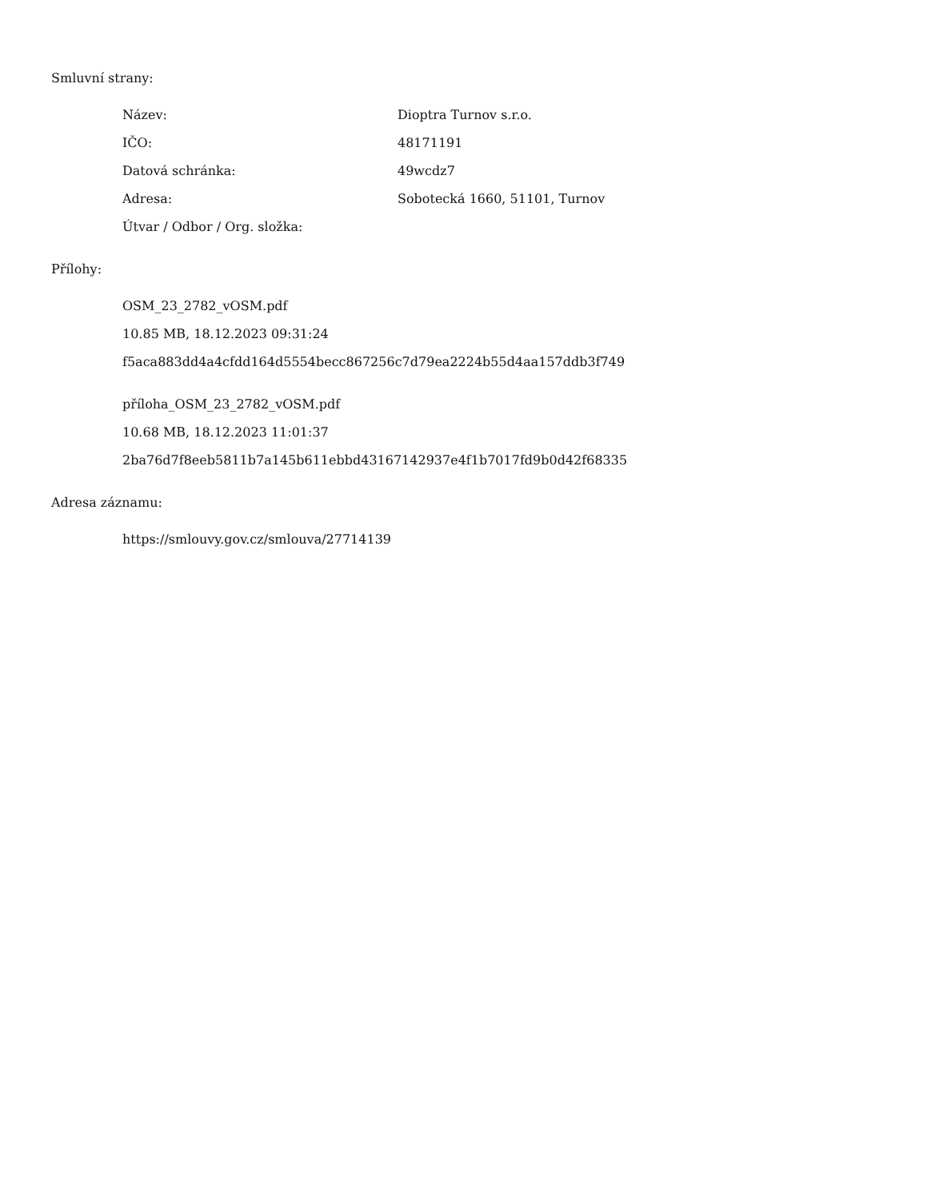Smluvní strany:
| Název: | Dioptra Turnov s.r.o. |
| IČO: | 48171191 |
| Datová schránka: | 49wcdz7 |
| Adresa: | Sobotecká 1660, 51101, Turnov |
| Útvar / Odbor / Org. složka: | |
Přílohy:
OSM_23_2782_vOSM.pdf
10.85 MB, 18.12.2023 09:31:24
f5aca883dd4a4cfdd164d5554becc867256c7d79ea2224b55d4aa157ddb3f749
příloha_OSM_23_2782_vOSM.pdf
10.68 MB, 18.12.2023 11:01:37
2ba76d7f8eeb5811b7a145b611ebbd43167142937e4f1b7017fd9b0d42f68335
Adresa záznamu:
https://smlouvy.gov.cz/smlouva/27714139